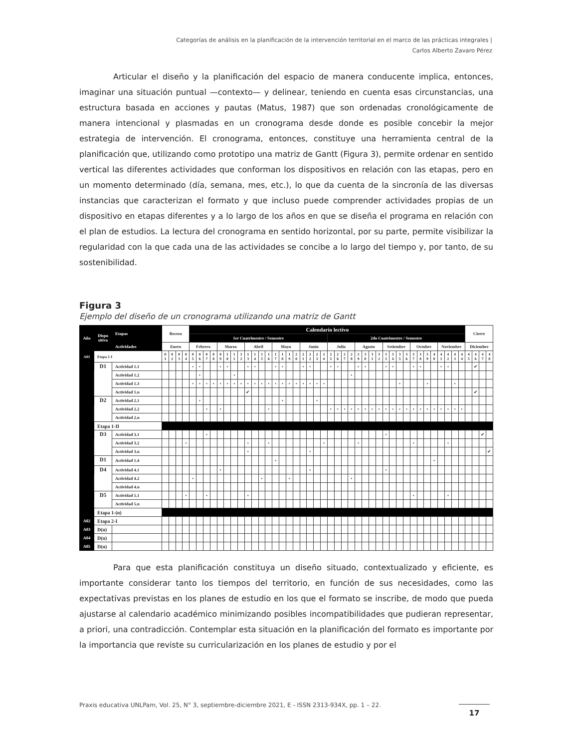Categorías de análisis en la planificación de la intervención territorial en el marco de las prácticas integrales |
Carlos Alberto Zavaro Pérez
Articular el diseño y la planificación del espacio de manera conducente implica, entonces, imaginar una situación puntual —contexto— y delinear, teniendo en cuenta esas circunstancias, una estructura basada en acciones y pautas (Matus, 1987) que son ordenadas cronológicamente de manera intencional y plasmadas en un cronograma desde donde es posible concebir la mejor estrategia de intervención. El cronograma, entonces, constituye una herramienta central de la planificación que, utilizando como prototipo una matriz de Gantt (Figura 3), permite ordenar en sentido vertical las diferentes actividades que conforman los dispositivos en relación con las etapas, pero en un momento determinado (día, semana, mes, etc.), lo que da cuenta de la sincronía de las diversas instancias que caracterizan el formato y que incluso puede comprender actividades propias de un dispositivo en etapas diferentes y a lo largo de los años en que se diseña el programa en relación con el plan de estudios. La lectura del cronograma en sentido horizontal, por su parte, permite visibilizar la regularidad con la que cada una de las actividades se concibe a lo largo del tiempo y, por tanto, de su sostenibilidad.
Figura 3
Ejemplo del diseño de un cronograma utilizando una matriz de Gantt
| Año | Dispo sitivo | Etapas | Receso | | | | Calendario lectivo | | | | | | | | | | | | | | | | | | | | | | | | | | | | | | | | | | | | | | | | Cierre | | | |
| --- | --- | --- | --- | --- | --- | --- | --- | --- | --- | --- | --- | --- | --- | --- | --- | --- | --- | --- | --- | --- | --- | --- | --- | --- | --- | --- | --- | --- | --- | --- | --- | --- | --- | --- | --- | --- | --- | --- | --- | --- | --- | --- | --- | --- | --- | --- | --- | --- | --- | --- |
| | | | | | | | 1er Cuatrimestre / Semestre | | | | | | | | | | | | | | | | | | | | 2do Cuatrimestre / Semestre | | | | | | | | | | | | | | | | | | | | | | | |
| | | Actividades | Enero | | | | Febrero | | | | Marzo | | | | Abril | | | | Mayo | | | | Junio | | | | Julio | | | | Agosto | | | | Setiembre | | | | Octubre | | | | Noviembre | | | | Diciembre | | | |
| A01 | Etapa 1-I | | 0 1 | 0 2 | 0 3 | 0 4 | 0 5 | 0 6 | 0 7 | 0 8 | 0 9 | 1 0 | 1 1 | 1 2 | 1 3 | 1 4 | 1 5 | 1 6 | 1 7 | 1 8 | 1 9 | 2 0 | 2 1 | 2 2 | 2 3 | 2 4 | 2 5 | 2 6 | 2 7 | 2 8 | 2 9 | 3 0 | 3 1 | 3 2 | 3 3 | 3 4 | 3 5 | 3 6 | 3 7 | 3 8 | 3 9 | 4 0 | 4 1 | 4 2 | 4 3 | 4 4 | 4 5 | 4 6 | 4 7 | 4 8 |
| | D1 | Actividad 1.1 | | | | | • | • | | | • | • | | | • | • | | | • | • | | | • | • | | | • | • | | | • | • | | | • | • | | | • | • | | | • | • | | | | ✔ | | |
| | | Actividad 1.2 | | | | | | • | | | | | • | | | | | | | | | | | | | | | | | • | | | | | | | | | | | | | | | | | | | | |
| | | Actividad 1.3 | | | | | • | • | • | • | • | • | • | • | • | • | • | • | • | • | • | • | • | • | • | • | | | | | | | | | | | • | | | | • | | | | • | | | | | |
| | | Actividad 1.n | | | | | | | | | | | | | ✔ | | | | | | | | | | | | | | | | | | | | | | | | | | | | | | | | | ✔ | | |
| | D2 | Actividad 2.1 | | | | | | • | | | | | | | | | | | | • | | | | | • | | | | | | | | | | | | | | | | | | | | | | | | | |
| | | Actividad 2.2 | | | | | | | • | | • | | | | | | | • | | | | | | | | | • | • | • | • | • | • | • | • | • | • | • | • | • | • | • | • | • | • | • | • | | | | |
| | | Actividad 2.n | | | | | | | | | | | | | | | | | | | | | | | | | | | | | | | | | | | | | | | | | | | | | | | | |
| | Etapa 1-II | | | | | | | | | | | | | | | | | | | | | | | | | | | | | | | | | | | | | | | | | | | | | | | | | |
| | D3 | Actividad 3.1 | | | | | | | • | | | | | | | | | | | | | | | | | | | | | | | | | | • | | | | | | | | | | | | | | ✔ | |
| | | Actividad 3.2 | | | | • | | | | | | | | | • | | | • | | | | | | | | • | | | | | • | | | | | | | | • | | | | | • | | | | | | |
| | | Actividad 3.n | | | | | | | | | | | | | • | | | | | | | | | • | | | | | | | | | | | | | | | | | | | | | | | | | | ✔ |
| | D1 | Actividad 1.4 | | | | | | | | | | | | | | | | | • | | | | | | | | | | | | | | | | | | | | | | | • | | | | | | | | |
| | D4 | Actividad 4.1 | | | | | | | | | • | | | | | | | | | | | | | • | | | | | | | | | | | • | | | | | | | | | | | | | | | |
| | | Actividad 4.2 | | | | | • | | | | | | | | | | • | | | | • | | | | | | | | | • | | | | | | | | | | | | | | | | | | | | |
| | | Actividad 4.n | | | | | | | | | | | | | | | | | | | | | | | | | | | | | | | | | | | | | | | | | | | | | | | | |
| | D5 | Actividad 5.1 | | | | • | | | • | | | | | | • | | | | | | | | | | | | | | | | | | | | | | | | • | | | | | • | | | | | | |
| | | Actividad 5.n | | | | | | | | | | | | | | | | | | | | | | | | | | | | | | | | | | | | | | | | | | | | | | | | |
| | Etapa 1-(n) | | | | | | | | | | | | | | | | | | | | | | | | | | | | | | | | | | | | | | | | | | | | | | | | | |
| A02 | Etapa 2-I | | | | | | | | | | | | | | | | | | | | | | | | | | | | | | | | | | | | | | | | | | | | | | | | | |
| A03 | D(n) | | | | | | | | | | | | | | | | | | | | | | | | | | | | | | | | | | | | | | | | | | | | | | | | | |
| A04 | D(n) | | | | | | | | | | | | | | | | | | | | | | | | | | | | | | | | | | | | | | | | | | | | | | | | | |
| A05 | D(n) | | | | | | | | | | | | | | | | | | | | | | | | | | | | | | | | | | | | | | | | | | | | | | | | | |
Para que esta planificación constituya un diseño situado, contextualizado y eficiente, es importante considerar tanto los tiempos del territorio, en función de sus necesidades, como las expectativas previstas en los planes de estudio en los que el formato se inscribe, de modo que pueda ajustarse al calendario académico minimizando posibles incompatibilidades que pudieran representar, a priori, una contradicción. Contemplar esta situación en la planificación del formato es importante por la importancia que reviste su curricularización en los planes de estudio y por el
Praxis educativa UNLPam, Vol. 25, N° 3, septiembre-diciembre 2021, E - ISSN 2313-934X, pp. 1 – 22.
17